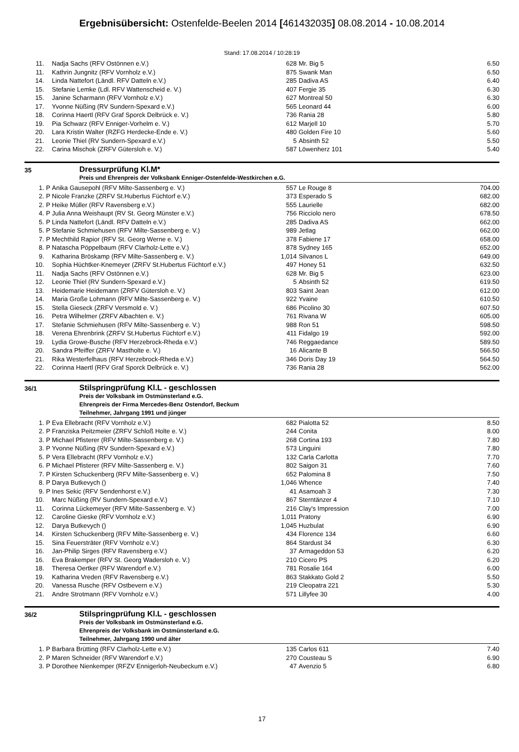Ergebnisübersicht: Ostenfelde-Beelen 2014 [461432035] 08.08.2014 - 10.08.2014
Stand: 17.08.2014 / 10:28:19
| 11. | | Nadja Sachs (RFV Ostönnen e.V.) | 628 | Mr. Big 5 | 6.50 |
| 11. | | Kathrin Jungnitz (RFV Vornholz e.V.) | 875 | Swank Man | 6.50 |
| 14. | | Linda Nattefort (Ländl. RFV Datteln e.V.) | 285 | Dadiva AS | 6.40 |
| 15. | | Stefanie Lemke (Ldl. RFV Wattenscheid e. V.) | 407 | Fergie 35 | 6.30 |
| 15. | | Janine Scharmann (RFV Vornholz e.V.) | 627 | Montreal 50 | 6.30 |
| 17. | | Yvonne Nüßing (RV Sundern-Spexard e.V.) | 565 | Leonard 44 | 6.00 |
| 18. | | Corinna Haertl (RFV Graf Sporck Delbrück e. V.) | 736 | Rania 28 | 5.80 |
| 19. | | Pia Schwarz (RFV Enniger-Vorhelm e. V.) | 612 | Marjell 10 | 5.70 |
| 20. | | Lara Kristin Walter (RZFG Herdecke-Ende e. V.) | 480 | Golden Fire 10 | 5.60 |
| 21. | | Leonie Thiel (RV Sundern-Spexard e.V.) | 5 | Absinth 52 | 5.50 |
| 22. | | Carina Mischok (ZRFV Gütersloh e. V.) | 587 | Löwenherz 101 | 5.40 |
35
Dressurprüfung Kl.M*
Preis und Ehrenpreis der Volksbank Enniger-Ostenfelde-Westkirchen e.G.
| 1. | P | Anika Gausepohl (RFV Milte-Sassenberg e. V.) | 557 | Le Rouge 8 | 704.00 |
| 2. | P | Nicole Franzke (ZRFV St.Hubertus Füchtorf e.V.) | 373 | Esperado S | 682.00 |
| 2. | P | Heike Müller (RFV Ravensberg e.V.) | 555 | Laurielle | 682.00 |
| 4. | P | Julia Anna Weishaupt (RV St. Georg Münster e.V.) | 756 | Ricciolo nero | 678.50 |
| 5. | P | Linda Nattefort (Ländl. RFV Datteln e.V.) | 285 | Dadiva AS | 662.00 |
| 5. | P | Stefanie Schmiehusen (RFV Milte-Sassenberg e. V.) | 989 | Jetlag | 662.00 |
| 7. | P | Mechthild Rapior (RFV St. Georg Werne e. V.) | 378 | Fabiene 17 | 658.00 |
| 8. | P | Natascha Pöppelbaum (RFV Clarholz-Lette e.V.) | 878 | Sydney 165 | 652.00 |
| 9. | | Katharina Bröskamp (RFV Milte-Sassenberg e. V.) | 1,014 | Silvanos L | 649.00 |
| 10. | | Sophia Hüchtker-Knemeyer (ZRFV St.Hubertus Füchtorf e.V.) | 497 | Honey 51 | 632.50 |
| 11. | | Nadja Sachs (RFV Ostönnen e.V.) | 628 | Mr. Big 5 | 623.00 |
| 12. | | Leonie Thiel (RV Sundern-Spexard e.V.) | 5 | Absinth 52 | 619.50 |
| 13. | | Heidemarie Heidemann (ZRFV Gütersloh e. V.) | 803 | Saint Jean | 612.00 |
| 14. | | Maria Große Lohmann (RFV Milte-Sassenberg e. V.) | 922 | Yvaine | 610.50 |
| 15. | | Stella Gieseck (ZRFV Versmold e. V.) | 686 | Picolino 30 | 607.50 |
| 16. | | Petra Wilhelmer (ZRFV Albachten e. V.) | 761 | Rivana W | 605.00 |
| 17. | | Stefanie Schmiehusen (RFV Milte-Sassenberg e. V.) | 988 | Ron 51 | 598.50 |
| 18. | | Verena Ehrenbrink (ZRFV St.Hubertus Füchtorf e.V.) | 411 | Fidalgo 19 | 592.00 |
| 19. | | Lydia Growe-Busche (RFV Herzebrock-Rheda e.V.) | 746 | Reggaedance | 589.50 |
| 20. | | Sandra Pfeiffer (ZRFV Mastholte e. V.) | 16 | Alicante B | 566.50 |
| 21. | | Rika Westerfelhaus (RFV Herzebrock-Rheda e.V.) | 346 | Doris Day 19 | 564.50 |
| 22. | | Corinna Haertl (RFV Graf Sporck Delbrück e. V.) | 736 | Rania 28 | 562.00 |
36/1
Stilspringprüfung Kl.L - geschlossen
Preis der Volksbank im Ostmünsterland e.G.
Ehrenpreis der Firma Mercedes-Benz Ostendorf, Beckum
Teilnehmer, Jahrgang 1991 und jünger
| 1. | P | Eva Ellebracht (RFV Vornholz e.V.) | 682 | Pialotta 52 | 8.50 |
| 2. | P | Franziska Peitzmeier (ZRFV Schloß Holte e. V.) | 244 | Conita | 8.00 |
| 3. | P | Michael Pfisterer (RFV Milte-Sassenberg e. V.) | 268 | Cortina 193 | 7.80 |
| 3. | P | Yvonne Nüßing (RV Sundern-Spexard e.V.) | 573 | Linguini | 7.80 |
| 5. | P | Vera Ellebracht (RFV Vornholz e.V.) | 132 | Carla Carlotta | 7.70 |
| 6. | P | Michael Pfisterer (RFV Milte-Sassenberg e. V.) | 802 | Saigon 31 | 7.60 |
| 7. | P | Kirsten Schuckenberg (RFV Milte-Sassenberg e. V.) | 652 | Palomina 8 | 7.50 |
| 8. | P | Darya Butkevych () | 1,046 | Whence | 7.40 |
| 9. | P | Ines Sekic (RFV Sendenhorst e.V.) | 41 | Asamoah 3 | 7.30 |
| 10. | | Marc Nüßing (RV Sundern-Spexard e.V.) | 867 | Sterntänzer 4 | 7.10 |
| 11. | | Corinna Lückemeyer (RFV Milte-Sassenberg e. V.) | 216 | Clay's Impression | 7.00 |
| 12. | | Caroline Gieske (RFV Vornholz e.V.) | 1,011 | Pratony | 6.90 |
| 12. | | Darya Butkevych () | 1,045 | Huzbulat | 6.90 |
| 14. | | Kirsten Schuckenberg (RFV Milte-Sassenberg e. V.) | 434 | Florence 134 | 6.60 |
| 15. | | Sina Feuersträter (RFV Vornholz e.V.) | 864 | Stardust 34 | 6.30 |
| 16. | | Jan-Philip Sirges (RFV Ravensberg e.V.) | 37 | Armageddon 53 | 6.20 |
| 16. | | Eva Brakemper (RFV St. Georg Wadersloh e. V.) | 210 | Cicero PS | 6.20 |
| 18. | | Theresa Oertker (RFV Warendorf e.V.) | 781 | Rosalie 164 | 6.00 |
| 19. | | Katharina Vreden (RFV Ravensberg e.V.) | 863 | Stakkato Gold 2 | 5.50 |
| 20. | | Vanessa Rusche (RFV Ostbevern e.V.) | 219 | Cleopatra 221 | 5.30 |
| 21. | | Andre Strotmann (RFV Vornholz e.V.) | 571 | Lillyfee 30 | 4.00 |
36/2
Stilspringprüfung Kl.L - geschlossen
Preis der Volksbank im Ostmünsterland e.G.
Ehrenpreis der Volksbank im Ostmünsterland e.G.
Teilnehmer, Jahrgang 1990 und älter
| 1. | P | Barbara Brütting (RFV Clarholz-Lette e.V.) | 135 | Carlos 611 | 7.40 |
| 2. | P | Maren Schneider (RFV Warendorf e.V.) | 270 | Cousteau S | 6.90 |
| 3. | P | Dorothee Nienkemper (RFZV Ennigerloh-Neubeckum e.V.) | 47 | Avenzio 5 | 6.80 |
17